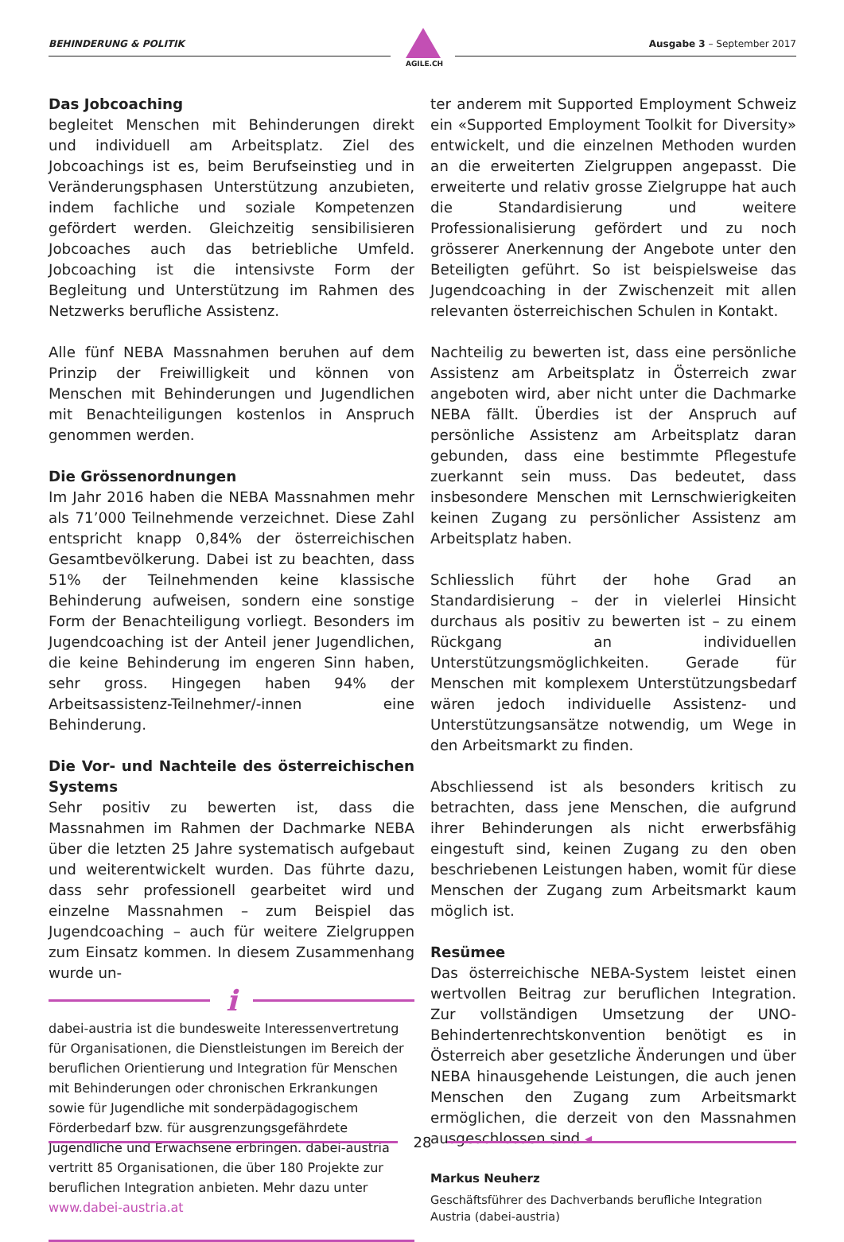BEHINDERUNG & POLITIK Ausgabe 3 – September 2017
AGILE.CH
Das Jobcoaching
begleitet Menschen mit Behinderungen direkt und individuell am Arbeitsplatz. Ziel des Jobcoachings ist es, beim Berufseinstieg und in Veränderungsphasen Unterstützung anzubieten, indem fachliche und soziale Kompetenzen gefördert werden. Gleichzeitig sensibilisieren Jobcoaches auch das betriebliche Umfeld. Jobcoaching ist die intensivste Form der Begleitung und Unterstützung im Rahmen des Netzwerks berufliche Assistenz.
Alle fünf NEBA Massnahmen beruhen auf dem Prinzip der Freiwilligkeit und können von Menschen mit Behinderungen und Jugendlichen mit Benachteiligungen kostenlos in Anspruch genommen werden.
Die Grössenordnungen
Im Jahr 2016 haben die NEBA Massnahmen mehr als 71’000 Teilnehmende verzeichnet. Diese Zahl entspricht knapp 0,84% der österreichischen Gesamtbevölkerung. Dabei ist zu beachten, dass 51% der Teilnehmenden keine klassische Behinderung aufweisen, sondern eine sonstige Form der Benachteiligung vorliegt. Besonders im Jugendcoaching ist der Anteil jener Jugendlichen, die keine Behinderung im engeren Sinn haben, sehr gross. Hingegen haben 94% der Arbeitsassistenz-Teilnehmer/-innen eine Behinderung.
Die Vor- und Nachteile des österreichischen Systems
Sehr positiv zu bewerten ist, dass die Massnahmen im Rahmen der Dachmarke NEBA über die letzten 25 Jahre systematisch aufgebaut und weiterentwickelt wurden. Das führte dazu, dass sehr professionell gearbeitet wird und einzelne Massnahmen – zum Beispiel das Jugendcoaching – auch für weitere Zielgruppen zum Einsatz kommen. In diesem Zusammenhang wurde un-
i
dabei-austria ist die bundesweite Interessenvertretung für Organisationen, die Dienstleistungen im Bereich der beruflichen Orientierung und Integration für Menschen mit Behinderungen oder chronischen Erkrankungen sowie für Jugendliche mit sonderpädagogischem Förderbedarf bzw. für ausgrenzungsgefährdete Jugendliche und Erwachsene erbringen. dabei-austria vertritt 85 Organisationen, die über 180 Projekte zur beruflichen Integration anbieten. Mehr dazu unter www.dabei-austria.at
ter anderem mit Supported Employment Schweiz ein «Supported Employment Toolkit for Diversity» entwickelt, und die einzelnen Methoden wurden an die erweiterten Zielgruppen angepasst. Die erweiterte und relativ grosse Zielgruppe hat auch die Standardisierung und weitere Professionalisierung gefördert und zu noch grösserer Anerkennung der Angebote unter den Beteiligten geführt. So ist beispielsweise das Jugendcoaching in der Zwischenzeit mit allen relevanten österreichischen Schulen in Kontakt.
Nachteilig zu bewerten ist, dass eine persönliche Assistenz am Arbeitsplatz in Österreich zwar angeboten wird, aber nicht unter die Dachmarke NEBA fällt. Überdies ist der Anspruch auf persönliche Assistenz am Arbeitsplatz daran gebunden, dass eine bestimmte Pflegestufe zuerkannt sein muss. Das bedeutet, dass insbesondere Menschen mit Lernschwierigkeiten keinen Zugang zu persönlicher Assistenz am Arbeitsplatz haben.
Schliesslich führt der hohe Grad an Standardisierung – der in vielerlei Hinsicht durchaus als positiv zu bewerten ist – zu einem Rückgang an individuellen Unterstützungsmöglichkeiten. Gerade für Menschen mit komplexem Unterstützungsbedarf wären jedoch individuelle Assistenz- und Unterstützungsansätze notwendig, um Wege in den Arbeitsmarkt zu finden.
Abschliessend ist als besonders kritisch zu betrachten, dass jene Menschen, die aufgrund ihrer Behinderungen als nicht erwerbsfähig eingestuft sind, keinen Zugang zu den oben beschriebenen Leistungen haben, womit für diese Menschen der Zugang zum Arbeitsmarkt kaum möglich ist.
Resümee
Das österreichische NEBA-System leistet einen wertvollen Beitrag zur beruflichen Integration. Zur vollständigen Umsetzung der UNO-Behindertenrechtskonvention benötigt es in Österreich aber gesetzliche Änderungen und über NEBA hinausgehende Leistungen, die auch jenen Menschen den Zugang zum Arbeitsmarkt ermöglichen, die derzeit von den Massnahmen ausgeschlossen sind.◂
Markus Neuherz
Geschäftsführer des Dachverbands berufliche Integration Austria (dabei-austria)
28